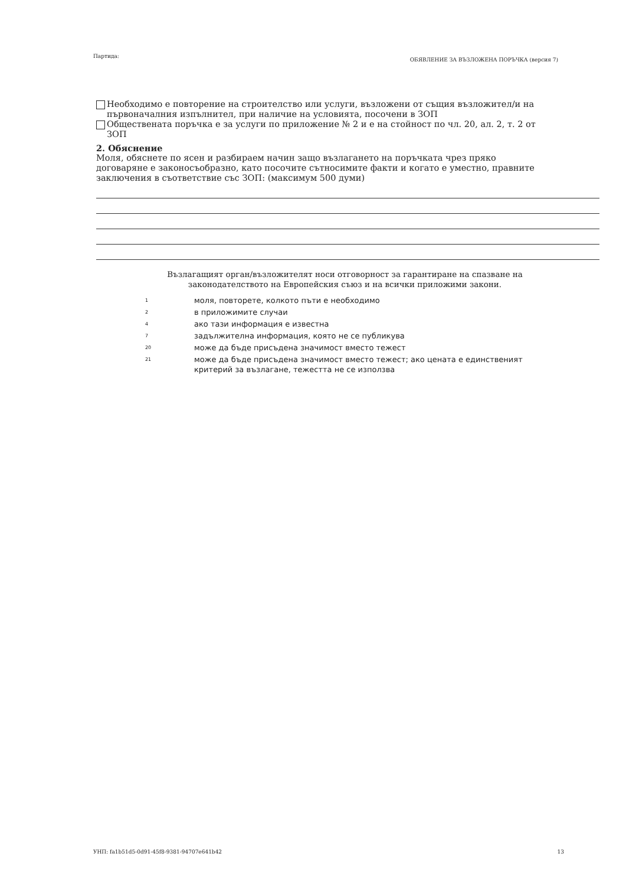Партида: ОБЯВЛЕНИЕ ЗА ВЪЗЛОЖЕНА ПОРЪЧКА (версия 7)
Необходимо е повторение на строителство или услуги, възложени от същия възложител/и на първоначалния изпълнител, при наличие на условията, посочени в ЗОП
Обществената поръчка е за услуги по приложение № 2 и е на стойност по чл. 20, ал. 2, т. 2 от ЗОП
2. Обяснение
Моля, обяснете по ясен и разбираем начин защо възлагането на поръчката чрез пряко договаряне е законосъобразно, като посочите сътносимите факти и когато е уместно, правните заключения в съответствие със ЗОП: (максимум 500 думи)
Възлагащият орган/възложителят носи отговорност за гарантиране на спазване на законодателството на Европейския съюз и на всички приложими закони.
1 моля, повторете, колкото пъти е необходимо
2 в приложимите случаи
4 ако тази информация е известна
7 задължителна информация, която не се публикува
20 може да бъде присъдена значимост вместо тежест
21 може да бъде присъдена значимост вместо тежест; ако цената е единственият критерий за възлагане, тежестта не се използва
УНП: fa1b51d5-0d91-45f8-9381-94707e641b42 13